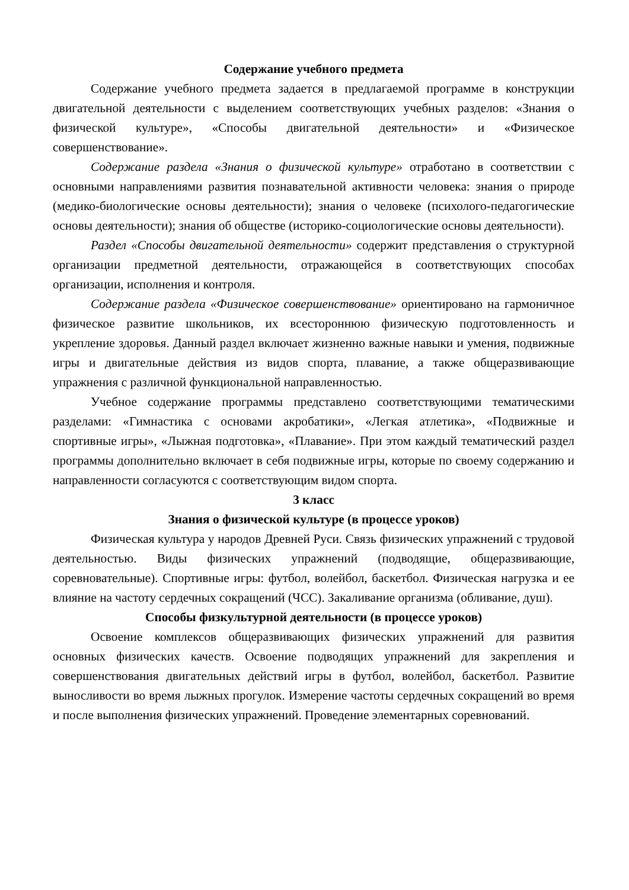Содержание учебного предмета
Содержание учебного предмета задается в предлагаемой программе в конструкции двигательной деятельности с выделением соответствующих учебных разделов: «Знания о физической культуре», «Способы двигательной деятельности» и «Физическое совершенствование».
Содержание раздела «Знания о физической культуре» отработано в соответствии с основными направлениями развития познавательной активности человека: знания о природе (медико-биологические основы деятельности); знания о человеке (психолого-педагогические основы деятельности); знания об обществе (историко-социологические основы деятельности).
Раздел «Способы двигательной деятельности» содержит представления о структурной организации предметной деятельности, отражающейся в соответствующих способах организации, исполнения и контроля.
Содержание раздела «Физическое совершенствование» ориентировано на гармоничное физическое развитие школьников, их всестороннюю физическую подготовленность и укрепление здоровья. Данный раздел включает жизненно важные навыки и умения, подвижные игры и двигательные действия из видов спорта, плавание, а также общеразвивающие упражнения с различной функциональной направленностью.
Учебное содержание программы представлено соответствующими тематическими разделами: «Гимнастика с основами акробатики», «Легкая атлетика», «Подвижные и спортивные игры», «Лыжная подготовка», «Плавание». При этом каждый тематический раздел программы дополнительно включает в себя подвижные игры, которые по своему содержанию и направленности согласуются с соответствующим видом спорта.
3 класс
Знания о физической культуре (в процессе уроков)
Физическая культура у народов Древней Руси. Связь физических упражнений с трудовой деятельностью. Виды физических упражнений (подводящие, общеразвивающие, соревновательные). Спортивные игры: футбол, волейбол, баскетбол. Физическая нагрузка и ее влияние на частоту сердечных сокращений (ЧСС). Закаливание организма (обливание, душ).
Способы физкультурной деятельности (в процессе уроков)
Освоение комплексов общеразвивающих физических упражнений для развития основных физических качеств. Освоение подводящих упражнений для закрепления и совершенствования двигательных действий игры в футбол, волейбол, баскетбол. Развитие выносливости во время лыжных прогулок. Измерение частоты сердечных сокращений во время и после выполнения физических упражнений. Проведение элементарных соревнований.